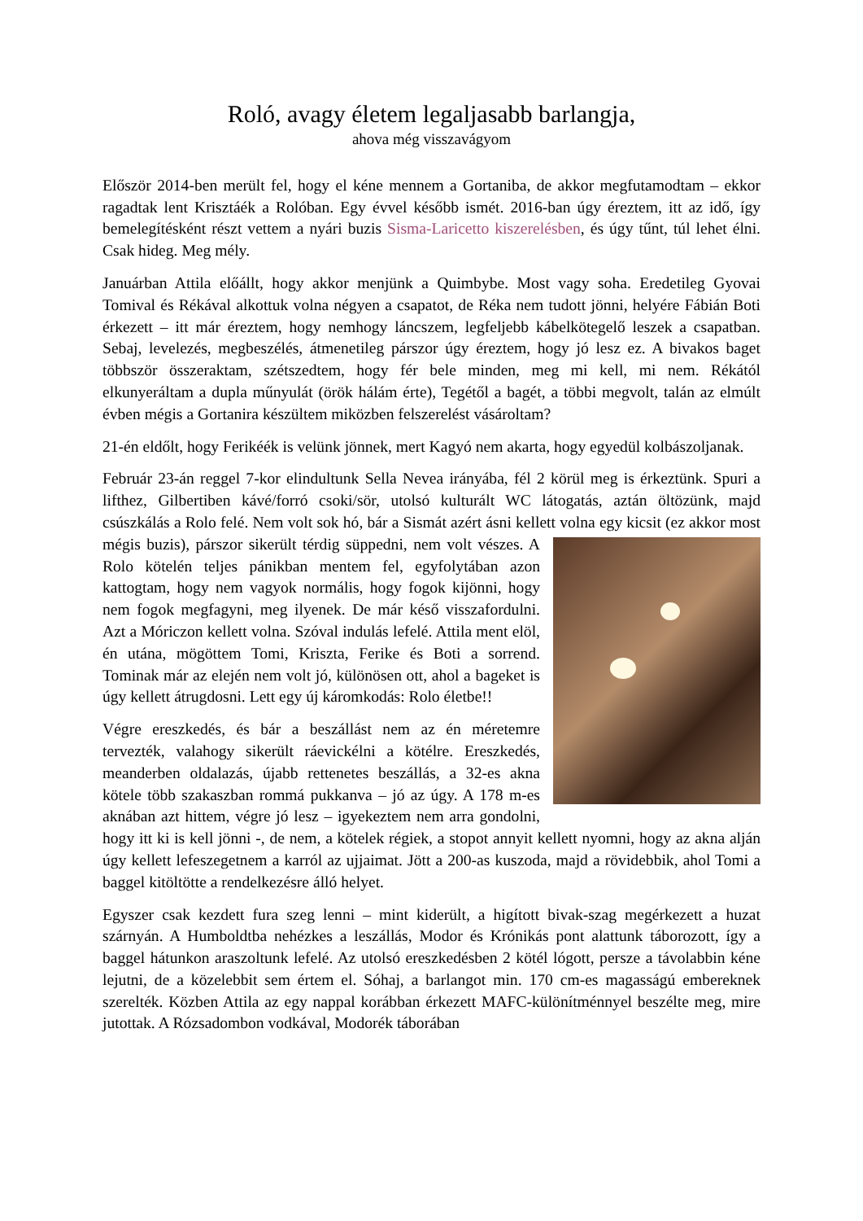Roló, avagy életem legaljasabb barlangja,
ahova még visszavágyom
Először 2014-ben merült fel, hogy el kéne mennem a Gortaniba, de akkor megfutamodtam – ekkor ragadtak lent Krisztáék a Rolóban. Egy évvel később ismét. 2016-ban úgy éreztem, itt az idő, így bemelegítésként részt vettem a nyári buzis Sisma-Laricetto kiszerelésben, és úgy tűnt, túl lehet élni. Csak hideg. Meg mély.
Januárban Attila előállt, hogy akkor menjünk a Quimbybe. Most vagy soha. Eredetileg Gyovai Tomival és Rékával alkottuk volna négyen a csapatot, de Réka nem tudott jönni, helyére Fábián Boti érkezett – itt már éreztem, hogy nemhogy láncszem, legfeljebb kábelkötegelő leszek a csapatban. Sebaj, levelezés, megbeszélés, átmenetileg párszor úgy éreztem, hogy jó lesz ez. A bivakos baget többször összeraktam, szétszedtem, hogy fér bele minden, meg mi kell, mi nem. Rékától elkunyeráltam a dupla műnyulát (örök hálám érte), Tegétől a bagét, a többi megvolt, talán az elmúlt évben mégis a Gortanira készültem miközben felszerelést vásároltam?
21-én eldőlt, hogy Ferikéék is velünk jönnek, mert Kagyó nem akarta, hogy egyedül kolbászoljanak.
Február 23-án reggel 7-kor elindultunk Sella Nevea irányába, fél 2 körül meg is érkeztünk. Spuri a lifthez, Gilbertiben kávé/forró csoki/sör, utolsó kulturált WC látogatás, aztán öltözünk, majd csúszkálás a Rolo felé. Nem volt sok hó, bár a Sismát azért ásni kellett volna egy kicsit (ez akkor most mégis buzis), párszor sikerült térdig süppedni, nem volt vészes. A Rolo kötelén teljes pánikban mentem fel, egyfolytában azon kattogtam, hogy nem vagyok normális, hogy fogok kijönni, hogy nem fogok megfagyni, meg ilyenek. De már késő visszafordulni. Azt a Móriczon kellett volna. Szóval indulás lefelé. Attila ment elöl, én utána, mögöttem Tomi, Kriszta, Ferike és Boti a sorrend. Tominak már az elején nem volt jó, különösen ott, ahol a bageket is úgy kellett átrugdosni. Lett egy új káromkodás: Rolo életbe!!
Végre ereszkedés, és bár a beszállást nem az én méretemre tervezték, valahogy sikerült ráevickélni a kötélre. Ereszkedés, meanderben oldalazás, újabb rettenetes beszállás, a 32-es akna kötele több szakaszban rommá pukkanva – jó az úgy. A 178 m-es aknában azt hittem, végre jó lesz – igyekeztem nem arra gondolni, hogy itt ki is kell jönni -, de nem, a kötelek régiek, a stopot annyit kellett nyomni, hogy az akna alján úgy kellett lefeszegetnem a karról az ujjaimat. Jött a 200-as kuszoda, majd a rövidebbik, ahol Tomi a baggel kitöltötte a rendelkezésre álló helyet.
Egyszer csak kezdett fura szeg lenni – mint kiderült, a higított bivak-szag megérkezett a huzat szárnyán. A Humboldtba nehézkes a leszállás, Modor és Krónikás pont alattunk táborozott, így a baggel hátunkon araszoltunk lefelé. Az utolsó ereszkedésben 2 kötél lógott, persze a távolabbin kéne lejutni, de a közelebbit sem értem el. Sóhaj, a barlangot min. 170 cm-es magasságú embereknek szerelték. Közben Attila az egy nappal korábban érkezett MAFC-különítménnyel beszélte meg, mire jutottak. A Rózsadombon vodkával, Modorék táborában